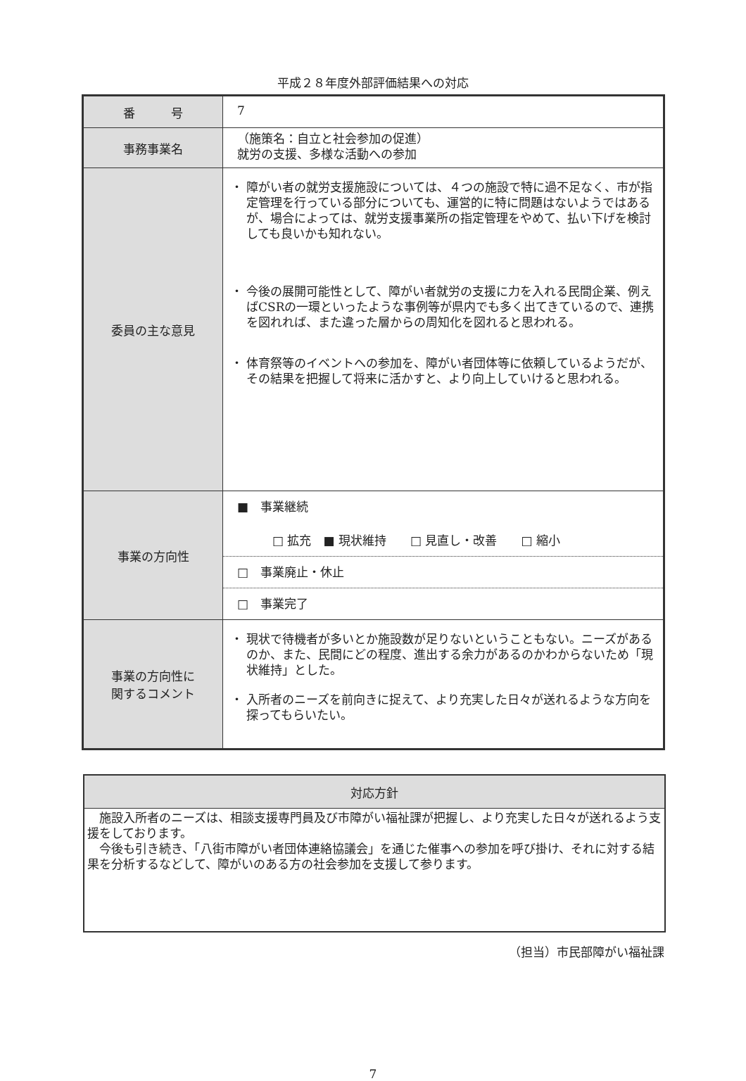平成２８年度外部評価結果への対応
| 番 号 | 7 |
| 事務事業名 | （施策名：自立と社会参加の促進） 就労の支援、多様な活動への参加 |
| 委員の主な意見 | ・ 障がい者の就労支援施設については、４つの施設で特に過不足なく、市が指定管理を行っている部分についても、運営的に特に問題はないようではあるが、場合によっては、就労支援事業所の指定管理をやめて、払い下げを検討しても良いかも知れない。 ・ 今後の展開可能性として、障がい者就労の支援に力を入れる民間企業、例えばCSRの一環といったような事例等が県内でも多く出てきているので、連携を図れれば、また違った層からの周知化を図れると思われる。 ・ 体育祭等のイベントへの参加を、障がい者団体等に依頼しているようだが、その結果を把握して将来に活かすと、より向上していけると思われる。 |
| 事業の方向性 | ■ 事業継続 □ 拡充 ■ 現状維持 □ 見直し・改善 □ 縮小 □ 事業廃止・休止 □ 事業完了 |
| 事業の方向性に 関するコメント | ・ 現状で待機者が多いとか施設数が足りないということもない。ニーズがあるのか、また、民間にどの程度、進出する余力があるのかわからないため「現状維持」とした。 ・ 入所者のニーズを前向きに捉えて、より充実した日々が送れるような方向を探ってもらいたい。 |
| 対応方針 |
| --- |
| 施設入所者のニーズは、相談支援専門員及び市障がい福祉課が把握し、より充実した日々が送れるよう支援をしております。 今後も引き続き、「八街市障がい者団体連絡協議会」を通じた催事への参加を呼び掛け、それに対する結果を分析するなどして、障がいのある方の社会参加を支援して参ります。 |
（担当）市民部障がい福祉課
7